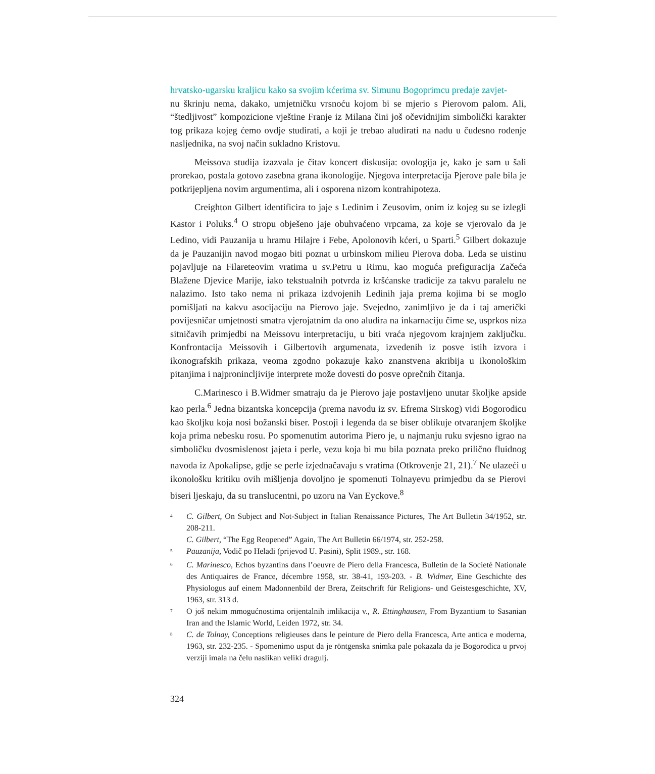hrvatsko-ugarsku kraljicu kako sa svojim kćerima sv. Simunu Bogoprimcu predaje zavjet-
nu škrinju nema, dakako, umjetničku vrsnoću kojom bi se mjerio s Pierovom palom. Ali, “štedljivost” kompozicione vještine Franje iz Milana čini još očevidnijim simbolički karakter tog prikaza kojeg ćemo ovdje studirati, a koji je trebao aludirati na nadu u čudesno rođenje nasljednika, na svoj način sukladno Kristovu.
Meissova studija izazvala je čitav koncert diskusija: ovologija je, kako je sam u šali prorekao, postala gotovo zasebna grana ikonologije. Njegova interpretacija Pjerove pale bila je potkrijepljena novim argumentima, ali i osporena nizom kontrahipoteza.
Creighton Gilbert identificira to jaje s Ledinim i Zeusovim, onim iz kojeg su se izlegli Kastor i Poluks.<sup>4</sup> O stropu obješeno jaje obuhvaćeno vrpcama, za koje se vjerovalo da je Ledino, vidi Pauzanija u hramu Hilajre i Febe, Apolonovih kćeri, u Sparti.<sup>5</sup> Gilbert dokazuje da je Pauzanijin navod mogao biti poznat u urbinskom milieu Pierova doba. Leda se uistinu pojavljuje na Filareteovim vratima u sv.Petru u Rimu, kao moguća prefiguracija Začeća Blažene Djevice Marije, iako tekstualnih potvrda iz kršćanske tradicije za takvu paralelu ne nalazimo. Isto tako nema ni prikaza izdvojenih Ledinih jaja prema kojima bi se moglo pomišljati na kakvu asocijaciju na Pierovo jaje. Svejedno, zanimljivo je da i taj američki povijesničar umjetnosti smatra vjerojatnim da ono aludira na inkarnaciju čime se, usprkos niza sitničavih primjedbi na Meissovu interpretaciju, u biti vraća njegovom krajnjem zaključku. Konfrontacija Meissovih i Gilbertovih argumenata, izvedenih iz posve istih izvora i ikonografskih prikaza, veoma zgodno pokazuje kako znanstvena akribija u ikonološkim pitanjima i najpronincljivije interprete može dovesti do posve oprečnih čitanja.
C.Marinesco i B.Widmer smatraju da je Pierovo jaje postavljeno unutar školjke apside kao perla.<sup>6</sup> Jedna bizantska koncepcija (prema navodu iz sv. Efrema Sirskog) vidi Bogorodicu kao školjku koja nosi božanski biser. Postoji i legenda da se biser oblikuje otvaranjem školjke koja prima nebesku rosu. Po spomenutim autorima Piero je, u najmanju ruku svjesno igrao na simboličku dvosmislenost jajeta i perle, vezu koja bi mu bila poznata preko prilično fluidnog navoda iz Apokalipse, gdje se perle izjednačavaju s vratima (Otkrovenje 21, 21).<sup>7</sup> Ne ulazeći u ikonološku kritiku ovih mišljenja dovoljno je spomenuti Tolnayevu primjedbu da se Pierovi biseri ljeskaju, da su translucentni, po uzoru na Van Eyckove.<sup>8</sup>
<sup>4</sup> C. Gilbert, On Subject and Not-Subject in Italian Renaissance Pictures, The Art Bulletin 34/1952, str. 208-211.
C. Gilbert, “The Egg Reopened” Again, The Art Bulletin 66/1974, str. 252-258.
<sup>5</sup> Pauzanija, Vodič po Heladi (prijevod U. Pasini), Split 1989., str. 168.
<sup>6</sup> C. Marinesco, Echos byzantins dans l’oeuvre de Piero della Francesca, Bulletin de la Societé Nationale des Antiquaires de France, décembre 1958, str. 38-41, 193-203. - B. Widmer, Eine Geschichte des Physiologus auf einem Madonnenbild der Brera, Zeitschrift für Religions- und Geistesgeschichte, XV, 1963, str. 313 d.
<sup>7</sup> O još nekim mmogućnostima orijentalnih imlikacija v., R. Ettinghausen, From Byzantium to Sasanian Iran and the Islamic World, Leiden 1972, str. 34.
<sup>8</sup> C. de Tolnay, Conceptions religieuses dans le peinture de Piero della Francesca, Arte antica e moderna, 1963, str. 232-235. - Spomenimo usput da je röntgenska snimka pale pokazala da je Bogorodica u prvoj verziji imala na čelu naslikan veliki dragulj.
324